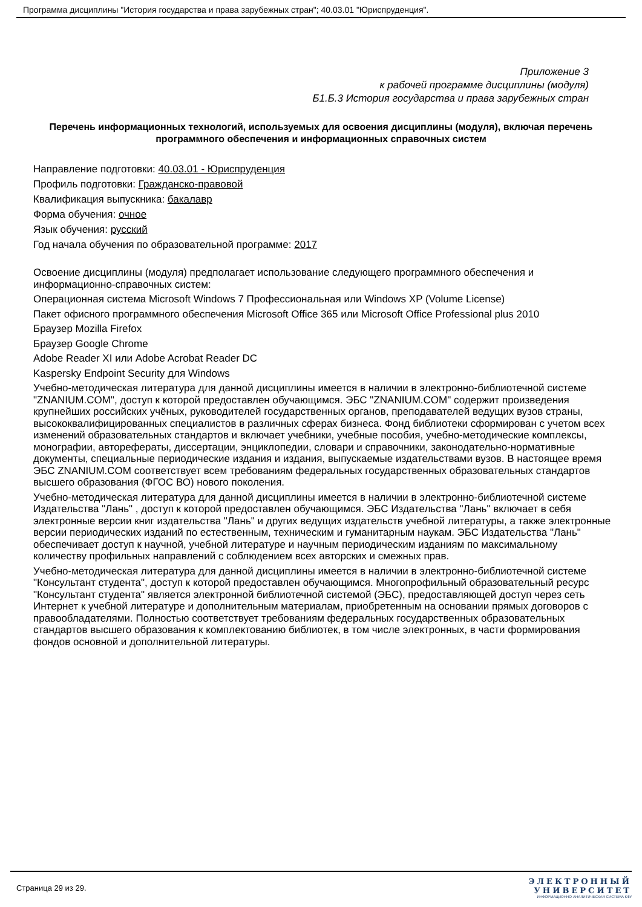Программа дисциплины "История государства и права зарубежных стран"; 40.03.01 "Юриспруденция".
Приложение 3
к рабочей программе дисциплины (модуля)
Б1.Б.3 История государства и права зарубежных стран
Перечень информационных технологий, используемых для освоения дисциплины (модуля), включая перечень программного обеспечения и информационных справочных систем
Направление подготовки: 40.03.01 - Юриспруденция
Профиль подготовки: Гражданско-правовой
Квалификация выпускника: бакалавр
Форма обучения: очное
Язык обучения: русский
Год начала обучения по образовательной программе: 2017
Освоение дисциплины (модуля) предполагает использование следующего программного обеспечения и информационно-справочных систем:
Операционная система Microsoft Windows 7 Профессиональная или Windows XP (Volume License)
Пакет офисного программного обеспечения Microsoft Office 365 или Microsoft Office Professional plus 2010
Браузер Mozilla Firefox
Браузер Google Chrome
Adobe Reader XI или Adobe Acrobat Reader DC
Kaspersky Endpoint Security для Windows
Учебно-методическая литература для данной дисциплины имеется в наличии в электронно-библиотечной системе "ZNANIUM.COM", доступ к которой предоставлен обучающимся. ЭБС "ZNANIUM.COM" содержит произведения крупнейших российских учёных, руководителей государственных органов, преподавателей ведущих вузов страны, высококвалифицированных специалистов в различных сферах бизнеса. Фонд библиотеки сформирован с учетом всех изменений образовательных стандартов и включает учебники, учебные пособия, учебно-методические комплексы, монографии, авторефераты, диссертации, энциклопедии, словари и справочники, законодательно-нормативные документы, специальные периодические издания и издания, выпускаемые издательствами вузов. В настоящее время ЭБС ZNANIUM.COM соответствует всем требованиям федеральных государственных образовательных стандартов высшего образования (ФГОС ВО) нового поколения.
Учебно-методическая литература для данной дисциплины имеется в наличии в электронно-библиотечной системе Издательства "Лань" , доступ к которой предоставлен обучающимся. ЭБС Издательства "Лань" включает в себя электронные версии книг издательства "Лань" и других ведущих издательств учебной литературы, а также электронные версии периодических изданий по естественным, техническим и гуманитарным наукам. ЭБС Издательства "Лань" обеспечивает доступ к научной, учебной литературе и научным периодическим изданиям по максимальному количеству профильных направлений с соблюдением всех авторских и смежных прав.
Учебно-методическая литература для данной дисциплины имеется в наличии в электронно-библиотечной системе "Консультант студента", доступ к которой предоставлен обучающимся. Многопрофильный образовательный ресурс "Консультант студента" является электронной библиотечной системой (ЭБС), предоставляющей доступ через сеть Интернет к учебной литературе и дополнительным материалам, приобретенным на основании прямых договоров с правообладателями. Полностью соответствует требованиям федеральных государственных образовательных стандартов высшего образования к комплектованию библиотек, в том числе электронных, в части формирования фондов основной и дополнительной литературы.
Страница 29 из 29.
ЭЛЕКТРОННЫЙ
УНИВЕРСИТЕТ
ИНФОРМАЦИОННО-АНАЛИТИЧЕСКАЯ СИСТЕМА КФУ